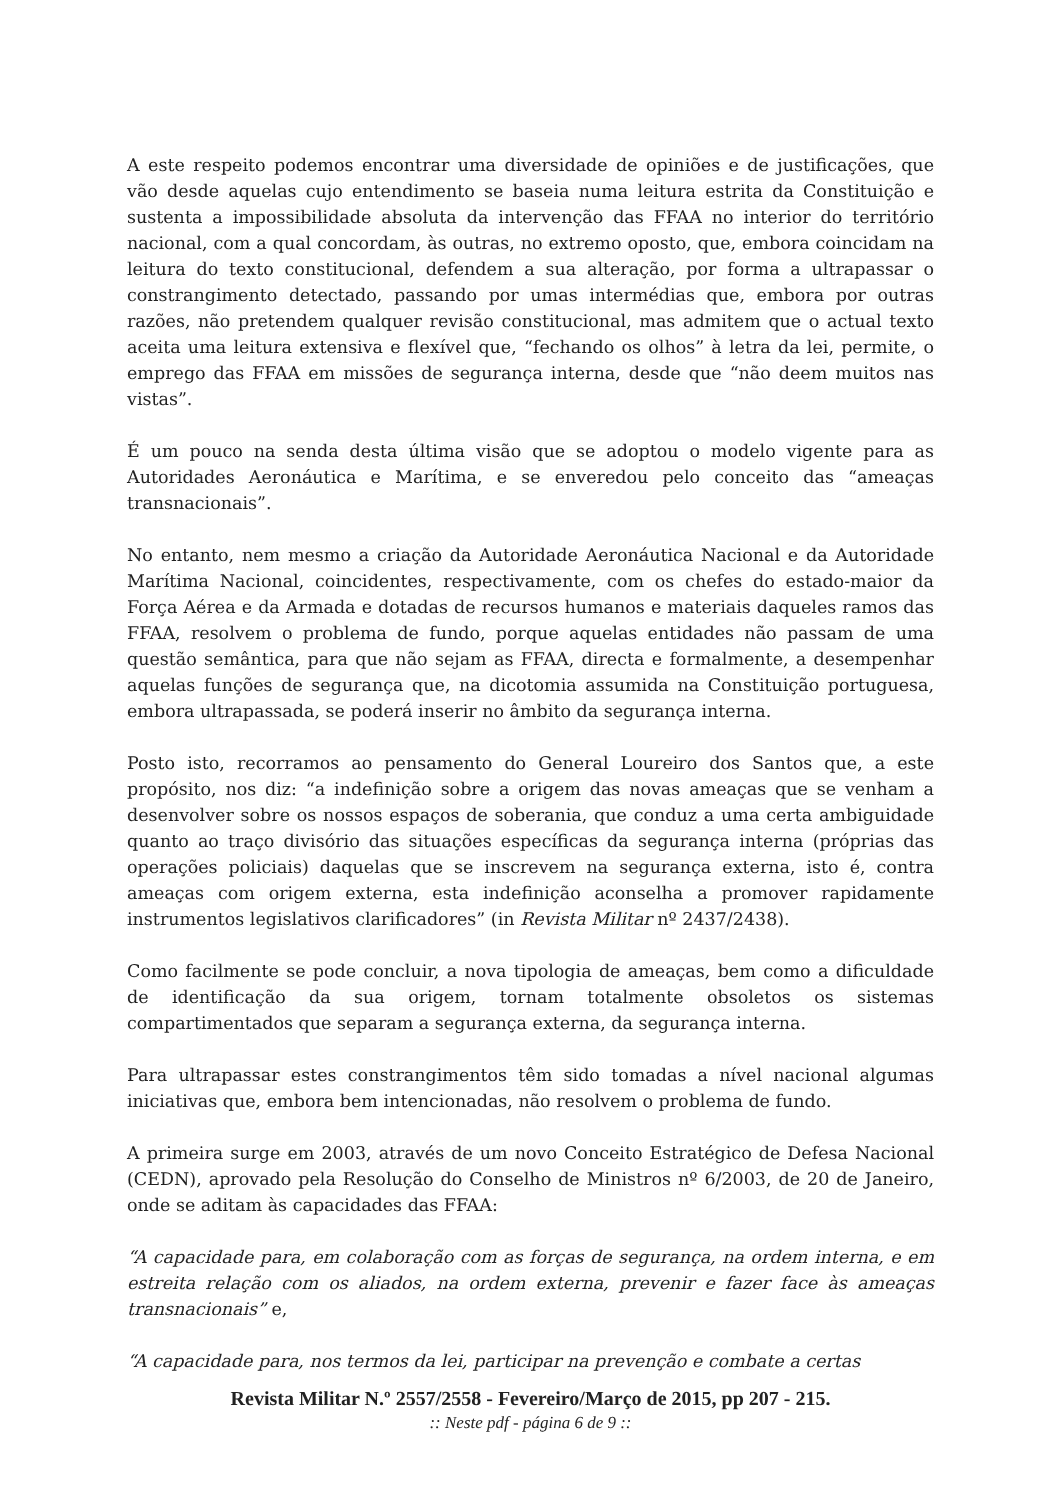A este respeito podemos encontrar uma diversidade de opiniões e de justificações, que vão desde aquelas cujo entendimento se baseia numa leitura estrita da Constituição e sustenta a impossibilidade absoluta da intervenção das FFAA no interior do território nacional, com a qual concordam, às outras, no extremo oposto, que, embora coincidam na leitura do texto constitucional, defendem a sua alteração, por forma a ultrapassar o constrangimento detectado, passando por umas intermédias que, embora por outras razões, não pretendem qualquer revisão constitucional, mas admitem que o actual texto aceita uma leitura extensiva e flexível que, “fechando os olhos” à letra da lei, permite, o emprego das FFAA em missões de segurança interna, desde que “não deem muitos nas vistas”.
É um pouco na senda desta última visão que se adoptou o modelo vigente para as Autoridades Aeronáutica e Marítima, e se enveredou pelo conceito das “ameaças transnacionais”.
No entanto, nem mesmo a criação da Autoridade Aeronáutica Nacional e da Autoridade Marítima Nacional, coincidentes, respectivamente, com os chefes do estado-maior da Força Aérea e da Armada e dotadas de recursos humanos e materiais daqueles ramos das FFAA, resolvem o problema de fundo, porque aquelas entidades não passam de uma questão semântica, para que não sejam as FFAA, directa e formalmente, a desempenhar aquelas funções de segurança que, na dicotomia assumida na Constituição portuguesa, embora ultrapassada, se poderá inserir no âmbito da segurança interna.
Posto isto, recorramos ao pensamento do General Loureiro dos Santos que, a este propósito, nos diz: “a indefinição sobre a origem das novas ameaças que se venham a desenvolver sobre os nossos espaços de soberania, que conduz a uma certa ambiguidade quanto ao traço divisório das situações específicas da segurança interna (próprias das operações policiais) daquelas que se inscrevem na segurança externa, isto é, contra ameaças com origem externa, esta indefinição aconselha a promover rapidamente instrumentos legislativos clarificadores” (in Revista Militar nº 2437/2438).
Como facilmente se pode concluir, a nova tipologia de ameaças, bem como a dificuldade de identificação da sua origem, tornam totalmente obsoletos os sistemas compartimentados que separam a segurança externa, da segurança interna.
Para ultrapassar estes constrangimentos têm sido tomadas a nível nacional algumas iniciativas que, embora bem intencionadas, não resolvem o problema de fundo.
A primeira surge em 2003, através de um novo Conceito Estratégico de Defesa Nacional (CEDN), aprovado pela Resolução do Conselho de Ministros nº 6/2003, de 20 de Janeiro, onde se aditam às capacidades das FFAA:
“A capacidade para, em colaboração com as forças de segurança, na ordem interna, e em estreita relação com os aliados, na ordem externa, prevenir e fazer face às ameaças transnacionais” e,
“A capacidade para, nos termos da lei, participar na prevenção e combate a certas
Revista Militar N.º 2557/2558 - Fevereiro/Março de 2015, pp 207 - 215.
:: Neste pdf - página 6 de 9 ::